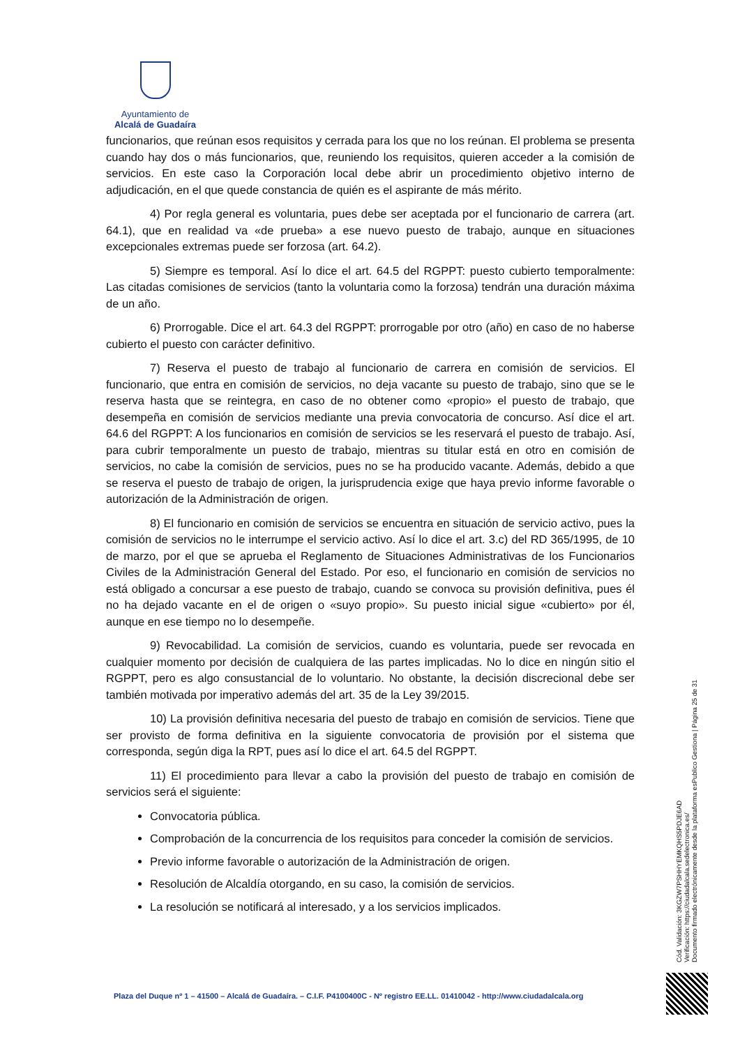Ayuntamiento de
Alcalá de Guadaíra
funcionarios, que reúnan esos requisitos y cerrada para los que no los reúnan. El problema se presenta cuando hay dos o más funcionarios, que, reuniendo los requisitos, quieren acceder a la comisión de servicios. En este caso la Corporación local debe abrir un procedimiento objetivo interno de adjudicación, en el que quede constancia de quién es el aspirante de más mérito.
4) Por regla general es voluntaria, pues debe ser aceptada por el funcionario de carrera (art. 64.1), que en realidad va «de prueba» a ese nuevo puesto de trabajo, aunque en situaciones excepcionales extremas puede ser forzosa (art. 64.2).
5) Siempre es temporal. Así lo dice el art. 64.5 del RGPPT: puesto cubierto temporalmente: Las citadas comisiones de servicios (tanto la voluntaria como la forzosa) tendrán una duración máxima de un año.
6) Prorrogable. Dice el art. 64.3 del RGPPT: prorrogable por otro (año) en caso de no haberse cubierto el puesto con carácter definitivo.
7) Reserva el puesto de trabajo al funcionario de carrera en comisión de servicios. El funcionario, que entra en comisión de servicios, no deja vacante su puesto de trabajo, sino que se le reserva hasta que se reintegra, en caso de no obtener como «propio» el puesto de trabajo, que desempeña en comisión de servicios mediante una previa convocatoria de concurso. Así dice el art. 64.6 del RGPPT: A los funcionarios en comisión de servicios se les reservará el puesto de trabajo. Así, para cubrir temporalmente un puesto de trabajo, mientras su titular está en otro en comisión de servicios, no cabe la comisión de servicios, pues no se ha producido vacante. Además, debido a que se reserva el puesto de trabajo de origen, la jurisprudencia exige que haya previo informe favorable o autorización de la Administración de origen.
8) El funcionario en comisión de servicios se encuentra en situación de servicio activo, pues la comisión de servicios no le interrumpe el servicio activo. Así lo dice el art. 3.c) del RD 365/1995, de 10 de marzo, por el que se aprueba el Reglamento de Situaciones Administrativas de los Funcionarios Civiles de la Administración General del Estado. Por eso, el funcionario en comisión de servicios no está obligado a concursar a ese puesto de trabajo, cuando se convoca su provisión definitiva, pues él no ha dejado vacante en el de origen o «suyo propio». Su puesto inicial sigue «cubierto» por él, aunque en ese tiempo no lo desempeñe.
9) Revocabilidad. La comisión de servicios, cuando es voluntaria, puede ser revocada en cualquier momento por decisión de cualquiera de las partes implicadas. No lo dice en ningún sitio el RGPPT, pero es algo consustancial de lo voluntario. No obstante, la decisión discrecional debe ser también motivada por imperativo además del art. 35 de la Ley 39/2015.
10) La provisión definitiva necesaria del puesto de trabajo en comisión de servicios. Tiene que ser provisto de forma definitiva en la siguiente convocatoria de provisión por el sistema que corresponda, según diga la RPT, pues así lo dice el art. 64.5 del RGPPT.
11) El procedimiento para llevar a cabo la provisión del puesto de trabajo en comisión de servicios será el siguiente:
Convocatoria pública.
Comprobación de la concurrencia de los requisitos para conceder la comisión de servicios.
Previo informe favorable o autorización de la Administración de origen.
Resolución de Alcaldía otorgando, en su caso, la comisión de servicios.
La resolución se notificará al interesado, y a los servicios implicados.
Cód. Validación: 3KGZW7PSHHYEMKQHS5PDJE6AD
Verificación: https://ciudadalcala.sedelectronica.es/
Documento firmado electrónicamente desde la plataforma esPublico Gestiona | Página 25 de 31
Plaza del Duque nº 1 – 41500 – Alcalá de Guadaíra. – C.I.F. P4100400C - Nº registro EE.LL. 01410042 - http://www.ciudadalcala.org